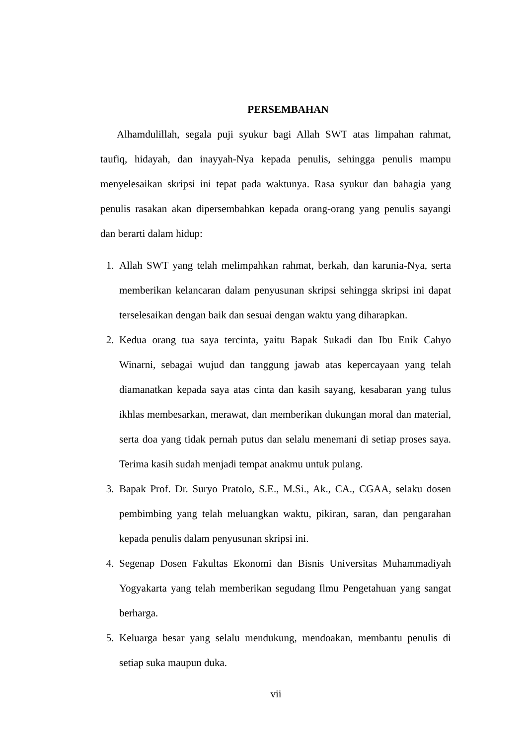PERSEMBAHAN
Alhamdulillah, segala puji syukur bagi Allah SWT atas limpahan rahmat, taufiq, hidayah, dan inayyah-Nya kepada penulis, sehingga penulis mampu menyelesaikan skripsi ini tepat pada waktunya. Rasa syukur dan bahagia yang penulis rasakan akan dipersembahkan kepada orang-orang yang penulis sayangi dan berarti dalam hidup:
1. Allah SWT yang telah melimpahkan rahmat, berkah, dan karunia-Nya, serta memberikan kelancaran dalam penyusunan skripsi sehingga skripsi ini dapat terselesaikan dengan baik dan sesuai dengan waktu yang diharapkan.
2. Kedua orang tua saya tercinta, yaitu Bapak Sukadi dan Ibu Enik Cahyo Winarni, sebagai wujud dan tanggung jawab atas kepercayaan yang telah diamanatkan kepada saya atas cinta dan kasih sayang, kesabaran yang tulus ikhlas membesarkan, merawat, dan memberikan dukungan moral dan material, serta doa yang tidak pernah putus dan selalu menemani di setiap proses saya. Terima kasih sudah menjadi tempat anakmu untuk pulang.
3. Bapak Prof. Dr. Suryo Pratolo, S.E., M.Si., Ak., CA., CGAA, selaku dosen pembimbing yang telah meluangkan waktu, pikiran, saran, dan pengarahan kepada penulis dalam penyusunan skripsi ini.
4. Segenap Dosen Fakultas Ekonomi dan Bisnis Universitas Muhammadiyah Yogyakarta yang telah memberikan segudang Ilmu Pengetahuan yang sangat berharga.
5. Keluarga besar yang selalu mendukung, mendoakan, membantu penulis di setiap suka maupun duka.
vii